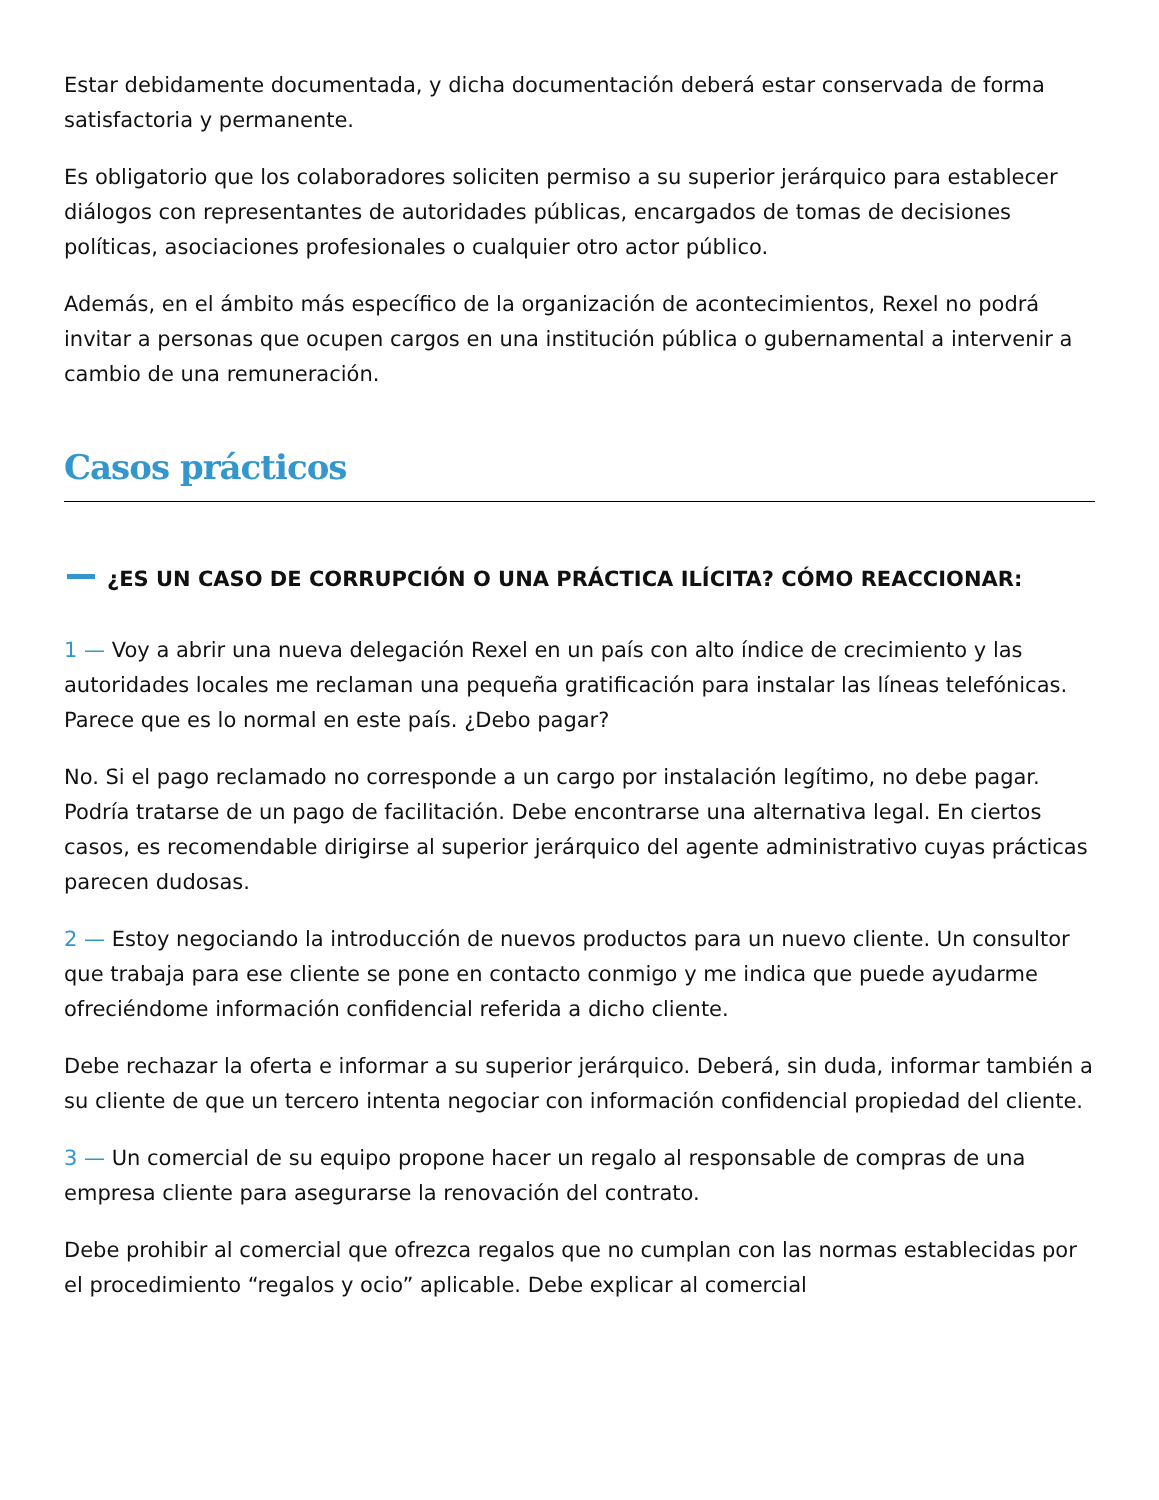Estar debidamente documentada, y dicha documentación deberá estar conservada de forma satisfactoria y permanente.
Es obligatorio que los colaboradores soliciten permiso a su superior jerárquico para establecer diálogos con representantes de autoridades públicas, encargados de tomas de decisiones políticas, asociaciones profesionales o cualquier otro actor público.
Además, en el ámbito más específico de la organización de acontecimientos, Rexel no podrá invitar a personas que ocupen cargos en una institución pública o gubernamental a intervenir a cambio de una remuneración.
Casos prácticos
¿ES UN CASO DE CORRUPCIÓN O UNA PRÁCTICA ILÍCITA? CÓMO REACCIONAR:
1 — Voy a abrir una nueva delegación Rexel en un país con alto índice de crecimiento y las autoridades locales me reclaman una pequeña gratificación para instalar las líneas telefónicas. Parece que es lo normal en este país. ¿Debo pagar?
No. Si el pago reclamado no corresponde a un cargo por instalación legítimo, no debe pagar. Podría tratarse de un pago de facilitación. Debe encontrarse una alternativa legal. En ciertos casos, es recomendable dirigirse al superior jerárquico del agente administrativo cuyas prácticas parecen dudosas.
2 — Estoy negociando la introducción de nuevos productos para un nuevo cliente. Un consultor que trabaja para ese cliente se pone en contacto conmigo y me indica que puede ayudarme ofreciéndome información confidencial referida a dicho cliente.
Debe rechazar la oferta e informar a su superior jerárquico. Deberá, sin duda, informar también a su cliente de que un tercero intenta negociar con información confidencial propiedad del cliente.
3 — Un comercial de su equipo propone hacer un regalo al responsable de compras de una empresa cliente para asegurarse la renovación del contrato.
Debe prohibir al comercial que ofrezca regalos que no cumplan con las normas establecidas por el procedimiento “regalos y ocio” aplicable. Debe explicar al comercial